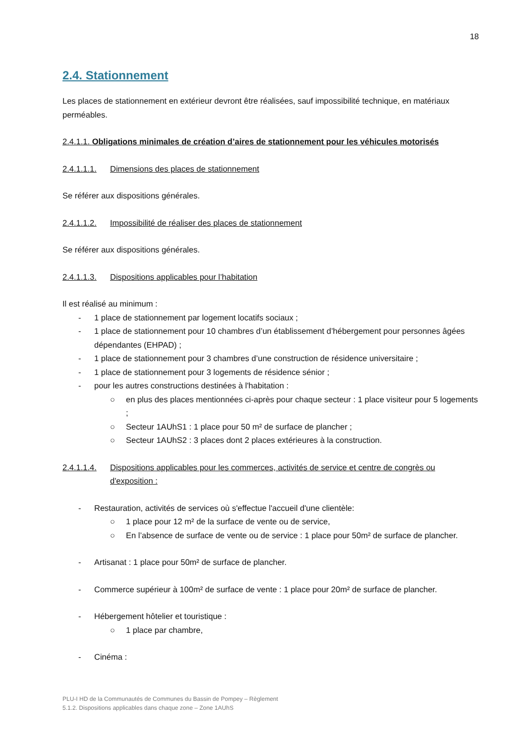18
2.4. Stationnement
Les places de stationnement en extérieur devront être réalisées, sauf impossibilité technique, en matériaux perméables.
2.4.1.1. Obligations minimales de création d’aires de stationnement pour les véhicules motorisés
2.4.1.1.1. Dimensions des places de stationnement
Se référer aux dispositions générales.
2.4.1.1.2. Impossibilité de réaliser des places de stationnement
Se référer aux dispositions générales.
2.4.1.1.3. Dispositions applicables pour l’habitation
Il est réalisé au minimum :
- 1 place de stationnement par logement locatifs sociaux ;
- 1 place de stationnement pour 10 chambres d’un établissement d’hébergement pour personnes âgées dépendantes (EHPAD) ;
- 1 place de stationnement pour 3 chambres d’une construction de résidence universitaire ;
- 1 place de stationnement pour 3 logements de résidence sénior ;
- pour les autres constructions destinées à l'habitation :
○ en plus des places mentionnées ci-après pour chaque secteur : 1 place visiteur pour 5 logements ;
○ Secteur 1AUhS1 : 1 place pour 50 m² de surface de plancher ;
○ Secteur 1AUhS2 : 3 places dont 2 places extérieures à la construction.
2.4.1.1.4. Dispositions applicables pour les commerces, activités de service et centre de congrès ou d'exposition :
- Restauration, activités de services où s'effectue l'accueil d'une clientèle:
○ 1 place pour 12 m² de la surface de vente ou de service,
○ En l’absence de surface de vente ou de service : 1 place pour 50m² de surface de plancher.
- Artisanat : 1 place pour 50m² de surface de plancher.
- Commerce supérieur à 100m² de surface de vente : 1 place pour 20m² de surface de plancher.
- Hébergement hôtelier et touristique :
○ 1 place par chambre,
- Cinéma :
PLU-I HD de la Communautés de Communes du Bassin de Pompey – Règlement
5.1.2. Dispositions applicables dans chaque zone – Zone 1AUhS